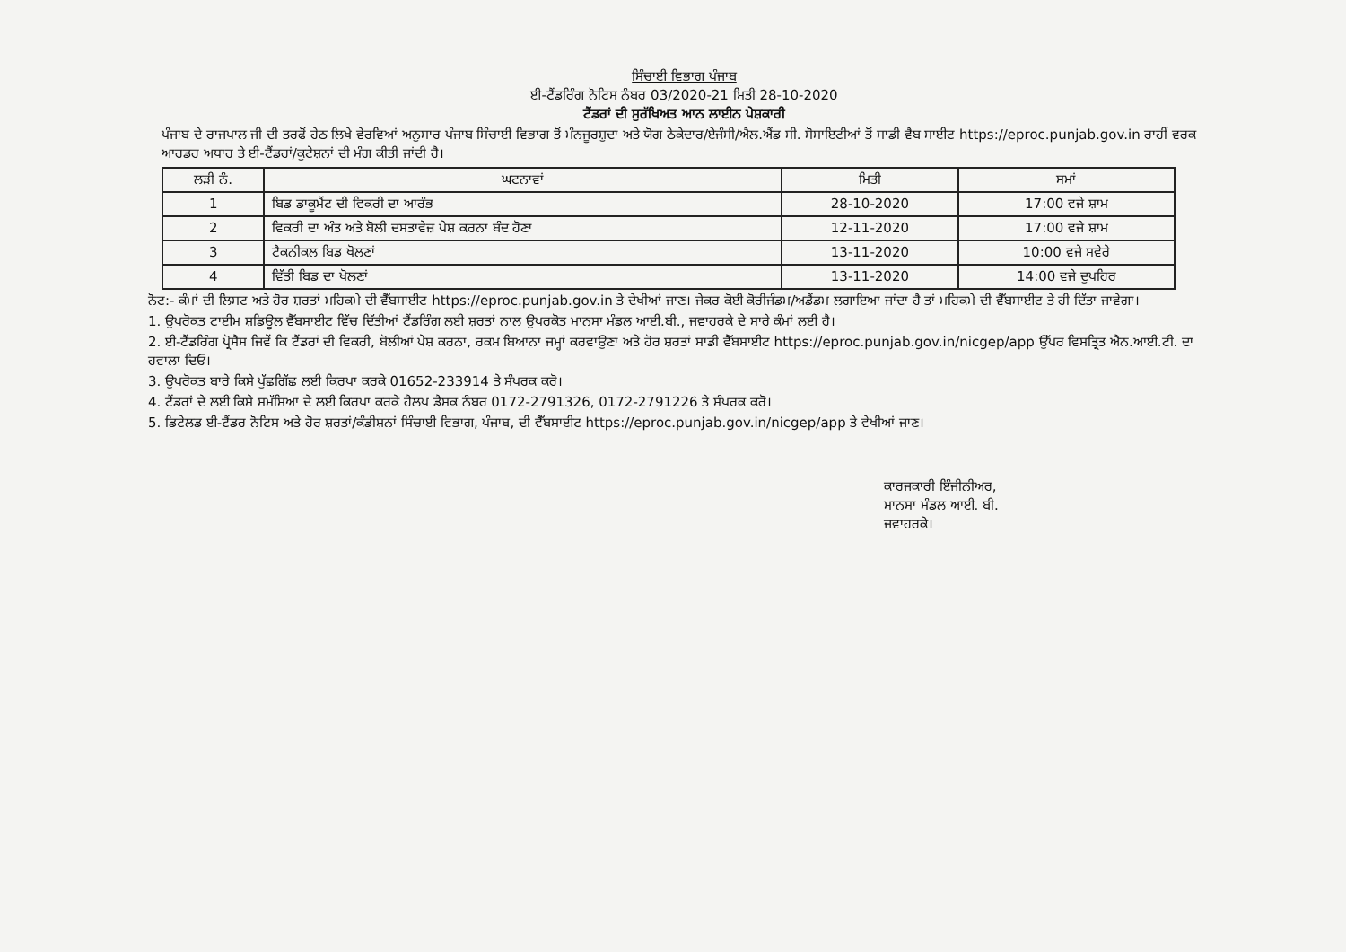ਸਿੰਚਾਈ ਵਿਭਾਗ ਪੰਜਾਬ
ਈ-ਟੈਂਡਰਿੰਗ ਨੋਟਿਸ ਨੰਬਰ 03/2020-21 ਮਿਤੀ 28-10-2020
ਟੈਂਡਰਾਂ ਦੀ ਸੁਰੱਖਿਅਤ ਆਨ ਲਾਈਨ ਪੇਸ਼ਕਾਰੀ
ਪੰਜਾਬ ਦੇ ਰਾਜਪਾਲ ਜੀ ਦੀ ਤਰਫੋਂ ਹੇਠ ਲਿਖੇ ਵੇਰਵਿਆਂ ਅਨੁਸਾਰ ਪੰਜਾਬ ਸਿੰਚਾਈ ਵਿਭਾਗ ਤੋਂ ਮੰਨਜੂਰਸ਼ੁਦਾ ਅਤੇ ਯੋਗ ਠੇਕੇਦਾਰ/ਏਜੰਸੀ/ਐਲ.ਐਂਡ ਸੀ. ਸੋਸਾਇਟੀਆਂ ਤੋਂ ਸਾਡੀ ਵੈਬ ਸਾਈਟ https://eproc.punjab.gov.in ਰਾਹੀਂ ਵਰਕ ਆਰਡਰ ਅਧਾਰ ਤੇ ਈ-ਟੈਂਡਰਾਂ/ਕੁਟੇਸ਼ਨਾਂ ਦੀ ਮੰਗ ਕੀਤੀ ਜਾਂਦੀ ਹੈ।
| ਲੜੀ ਨੰ. | ਘਟਨਾਵਾਂ | ਮਿਤੀ | ਸਮਾਂ |
| --- | --- | --- | --- |
| 1 | ਬਿਡ ਡਾਕੂਮੈਂਟ ਦੀ ਵਿਕਰੀ ਦਾ ਆਰੰਭ | 28-10-2020 | 17:00 ਵਜੇ ਸ਼ਾਮ |
| 2 | ਵਿਕਰੀ ਦਾ ਅੰਤ ਅਤੇ ਬੋਲੀ ਦਸਤਾਵੇਜ਼ ਪੇਸ਼ ਕਰਨਾ ਬੰਦ ਹੋਣਾ | 12-11-2020 | 17:00 ਵਜੇ ਸ਼ਾਮ |
| 3 | ਟੈਕਨੀਕਲ ਬਿਡ ਖੋਲਣਾਂ | 13-11-2020 | 10:00 ਵਜੇ ਸਵੇਰੇ |
| 4 | ਵਿੱਤੀ ਬਿਡ ਦਾ ਖੋਲਣਾਂ | 13-11-2020 | 14:00 ਵਜੇ ਦੁਪਹਿਰ |
ਨੋਟ:- ਕੰਮਾਂ ਦੀ ਲਿਸਟ ਅਤੇ ਹੋਰ ਸ਼ਰਤਾਂ ਮਹਿਕਮੇ ਦੀ ਵੈੱਬਸਾਈਟ https://eproc.punjab.gov.in ਤੇ ਦੇਖੀਆਂ ਜਾਣ। ਜੇਕਰ ਕੋਈ ਕੋਰੀਜੰਡਮ/ਅਡੈਂਡਮ ਲਗਾਇਆ ਜਾਂਦਾ ਹੈ ਤਾਂ ਮਹਿਕਮੇ ਦੀ ਵੈੱਬਸਾਈਟ ਤੇ ਹੀ ਦਿੱਤਾ ਜਾਵੇਗਾ।
1. ਉਪਰੋਕਤ ਟਾਈਮ ਸ਼ਡਿਊਲ ਵੈੱਬਸਾਈਟ ਵਿੱਚ ਦਿੱਤੀਆਂ ਟੈਂਡਰਿੰਗ ਲਈ ਸ਼ਰਤਾਂ ਨਾਲ ਉਪਰਕੋਤ ਮਾਨਸਾ ਮੰਡਲ ਆਈ.ਬੀ., ਜਵਾਹਰਕੇ ਦੇ ਸਾਰੇ ਕੰਮਾਂ ਲਈ ਹੈ।
2. ਈ-ਟੈਂਡਰਿੰਗ ਪ੍ਰੋਸੈਸ ਜਿਵੇਂ ਕਿ ਟੈਂਡਰਾਂ ਦੀ ਵਿਕਰੀ, ਬੋਲੀਆਂ ਪੇਸ਼ ਕਰਨਾ, ਰਕਮ ਬਿਆਨਾ ਜਮ੍ਹਾਂ ਕਰਵਾਉਣਾ ਅਤੇ ਹੋਰ ਸ਼ਰਤਾਂ ਸਾਡੀ ਵੈੱਬਸਾਈਟ https://eproc.punjab.gov.in/nicgep/app ਉੱਪਰ ਵਿਸਤ੍ਰਿਤ ਐਨ.ਆਈ.ਟੀ. ਦਾ ਹਵਾਲਾ ਦਿਓ।
3. ਉਪਰੋਕਤ ਬਾਰੇ ਕਿਸੇ ਪੁੱਛਗਿੱਛ ਲਈ ਕਿਰਪਾ ਕਰਕੇ 01652-233914 ਤੇ ਸੰਪਰਕ ਕਰੋ।
4. ਟੈਂਡਰਾਂ ਦੇ ਲਈ ਕਿਸੇ ਸਮੱਸਿਆ ਦੇ ਲਈ ਕਿਰਪਾ ਕਰਕੇ ਹੈਲਪ ਡੈਸਕ ਨੰਬਰ 0172-2791326, 0172-2791226 ਤੇ ਸੰਪਰਕ ਕਰੋ।
5. ਡਿਟੇਲਡ ਈ-ਟੈਂਡਰ ਨੋਟਿਸ ਅਤੇ ਹੋਰ ਸ਼ਰਤਾਂ/ਕੰਡੀਸ਼ਨਾਂ ਸਿੰਚਾਈ ਵਿਭਾਗ, ਪੰਜਾਬ, ਦੀ ਵੈੱਬਸਾਈਟ https://eproc.punjab.gov.in/nicgep/app ਤੇ ਵੇਖੀਆਂ ਜਾਣ।
ਕਾਰਜਕਾਰੀ ਇੰਜੀਨੀਅਰ,
ਮਾਨਸਾ ਮੰਡਲ ਆਈ. ਬੀ.
ਜਵਾਹਰਕੇ।